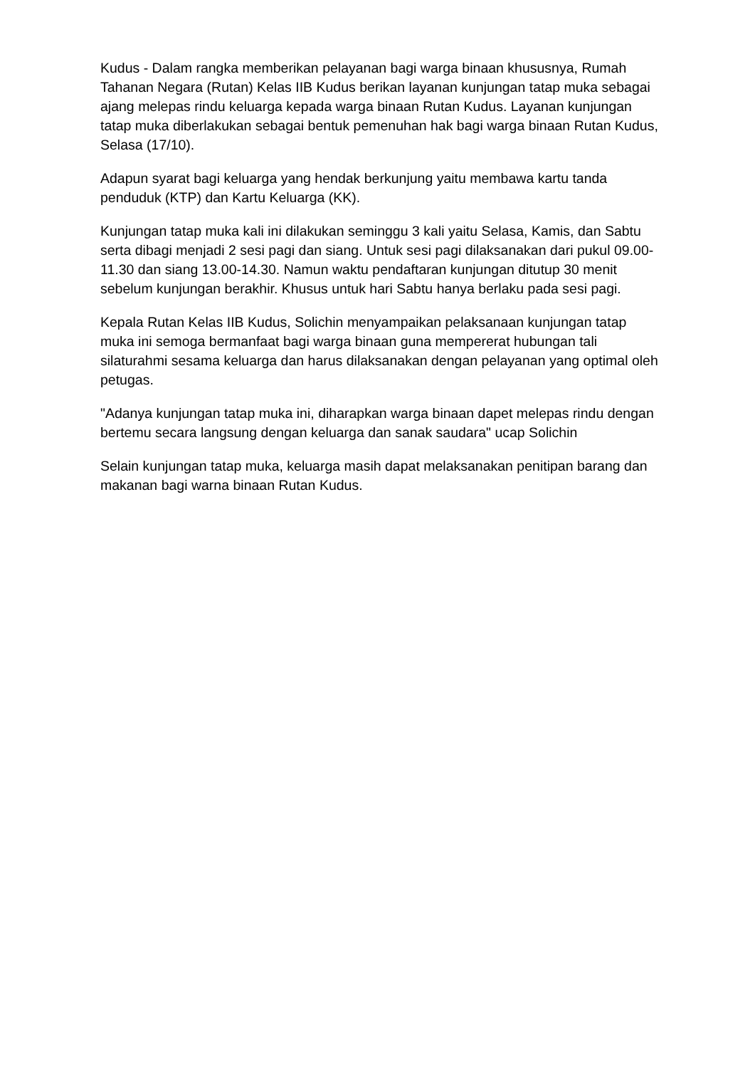Kudus - Dalam rangka memberikan pelayanan bagi warga binaan khususnya, Rumah Tahanan Negara (Rutan) Kelas IIB Kudus berikan layanan kunjungan tatap muka sebagai ajang melepas rindu keluarga kepada warga binaan Rutan Kudus. Layanan kunjungan tatap muka diberlakukan sebagai bentuk pemenuhan hak bagi warga binaan Rutan Kudus, Selasa (17/10).
Adapun syarat bagi keluarga yang hendak berkunjung yaitu membawa kartu tanda penduduk (KTP) dan Kartu Keluarga (KK).
Kunjungan tatap muka kali ini dilakukan seminggu 3 kali yaitu Selasa, Kamis, dan Sabtu serta dibagi menjadi 2 sesi pagi dan siang. Untuk sesi pagi dilaksanakan dari pukul 09.00-11.30 dan siang 13.00-14.30. Namun waktu pendaftaran kunjungan ditutup 30 menit sebelum kunjungan berakhir. Khusus untuk hari Sabtu hanya berlaku pada sesi pagi.
Kepala Rutan Kelas IIB Kudus, Solichin menyampaikan pelaksanaan kunjungan tatap muka ini semoga bermanfaat bagi warga binaan guna mempererat hubungan tali silaturahmi sesama keluarga dan harus dilaksanakan dengan pelayanan yang optimal oleh petugas.
"Adanya kunjungan tatap muka ini, diharapkan warga binaan dapet melepas rindu dengan bertemu secara langsung dengan keluarga dan sanak saudara" ucap Solichin
Selain kunjungan tatap muka, keluarga masih dapat melaksanakan penitipan barang dan makanan bagi warna binaan Rutan Kudus.